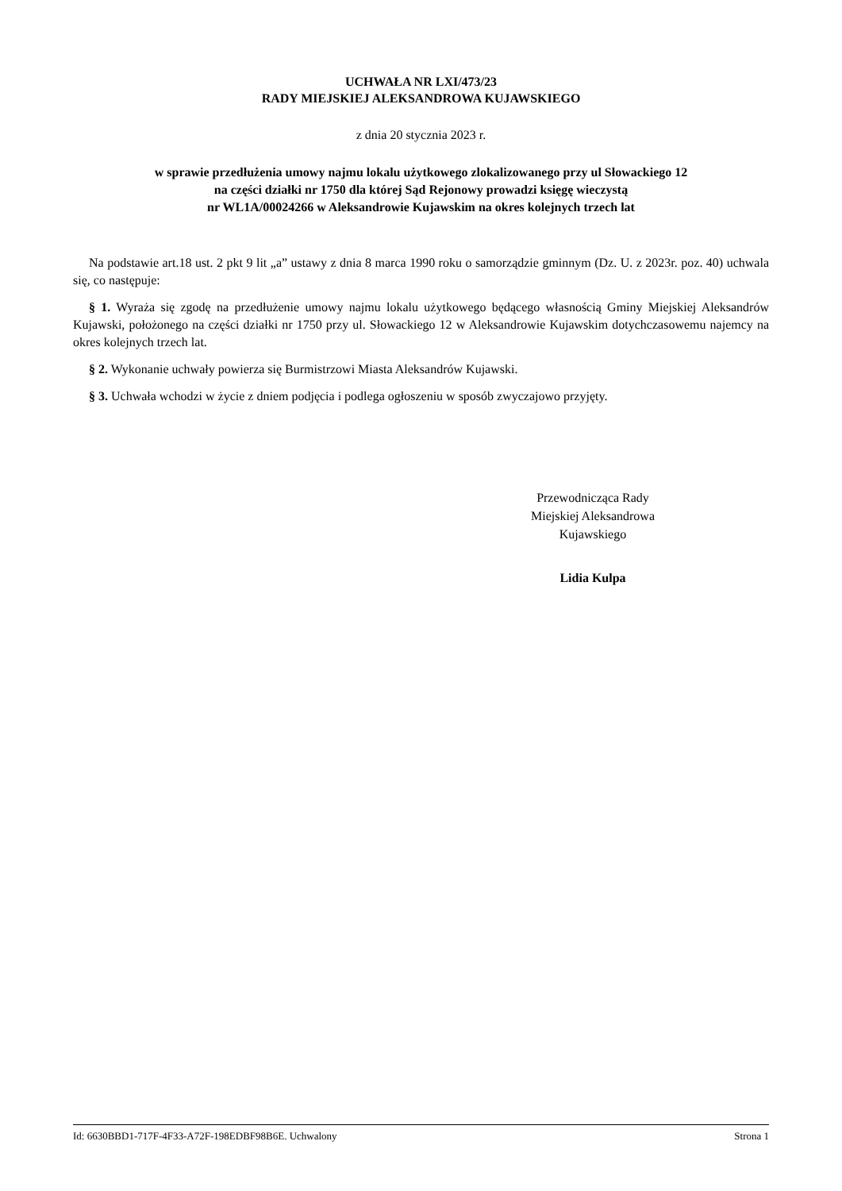UCHWAŁA NR LXI/473/23
RADY MIEJSKIEJ ALEKSANDROWA KUJAWSKIEGO
z dnia 20 stycznia 2023 r.
w sprawie przedłużenia umowy najmu lokalu użytkowego zlokalizowanego przy ul Słowackiego 12
na części działki nr 1750 dla której Sąd Rejonowy prowadzi księgę wieczystą
nr WL1A/00024266 w Aleksandrowie Kujawskim na okres kolejnych trzech lat
Na podstawie art.18 ust. 2 pkt 9 lit „a” ustawy z dnia 8 marca 1990 roku o samorządzie gminnym (Dz. U. z 2023r. poz. 40) uchwala się, co następuje:
§ 1. Wyraża się zgodę na przedłużenie umowy najmu lokalu użytkowego będącego własnością Gminy Miejskiej Aleksandrów Kujawski, położonego na części działki nr 1750 przy ul. Słowackiego 12 w Aleksandrowie Kujawskim dotychczasowemu najemcy na okres kolejnych trzech lat.
§ 2. Wykonanie uchwały powierza się Burmistrzowi Miasta Aleksandrów Kujawski.
§ 3. Uchwała wchodzi w życie z dniem podjęcia i podlega ogłoszeniu w sposób zwyczajowo przyjęty.
Przewodnicząca Rady
Miejskiej Aleksandrowa
Kujawskiego
Lidia Kulpa
Id: 6630BBD1-717F-4F33-A72F-198EDBF98B6E. Uchwalony Strona 1